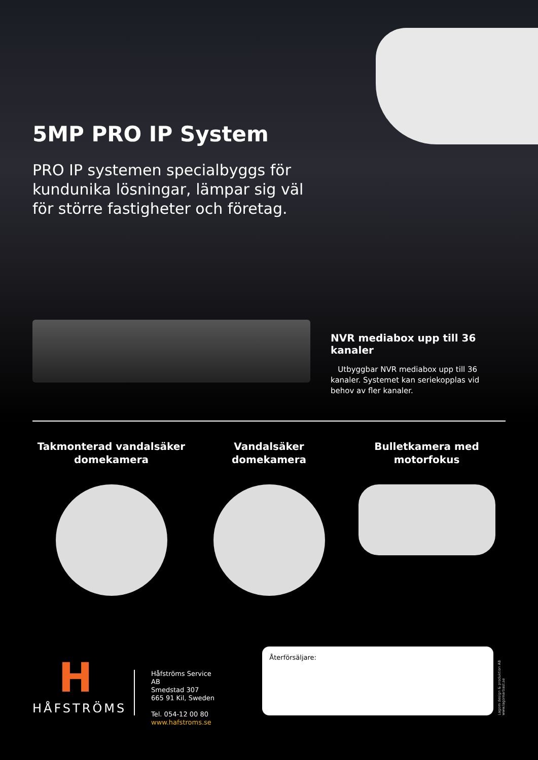5MP PRO IP System
PRO IP systemen specialbyggs för kundunika lösningar, lämpar sig väl för större fastigheter och företag.
NVR mediabox upp till 36 kanaler
Utbyggbar NVR mediabox upp till 36 kanaler. Systemet kan seriekopplas vid behov av fler kanaler.
Takmonterad vandalsäker
domekamera
Vandalsäker
domekamera
Bulletkamera med
motorfokus
H
HÅFSTRÖMS
Håfströms Service AB
Smedstad 307
665 91 Kil, Sweden
Tel. 054-12 00 80
www.hafstroms.se
Återförsäljare:
Lagom design & produktion AB
www.lagomarbast.se